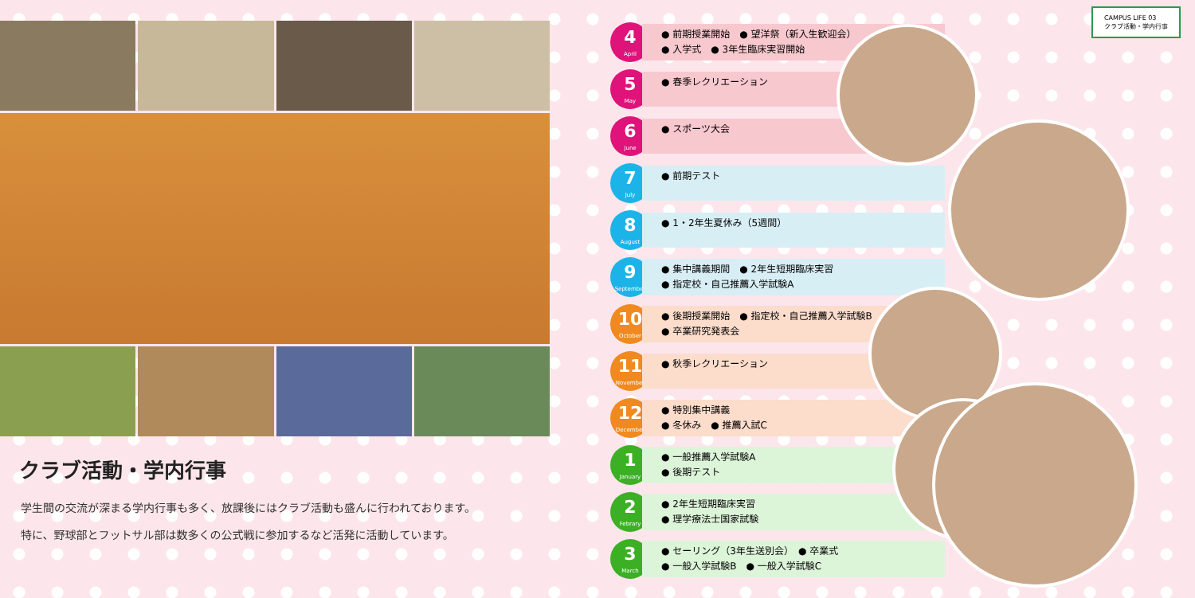クラブ活動・学内行事
学生間の交流が深まる学内行事も多く、放課後にはクラブ活動も盛んに行われております。
特に、野球部とフットサル部は数多くの公式戦に参加するなど活発に活動しています。
CAMPUS LIFE 03
クラブ活動・学内行事
4
April
● 前期授業開始　● 望洋祭（新入生歓迎会）
● 入学式　● 3年生臨床実習開始
5
May
● 春季レクリエーション
6
June
● スポーツ大会
7
July
● 前期テスト
8
August
● 1・2年生夏休み（5週間）
9
September
● 集中講義期間　● 2年生短期臨床実習
● 指定校・自己推薦入学試験A
10
October
● 後期授業開始　● 指定校・自己推薦入学試験B
● 卒業研究発表会
11
November
● 秋季レクリエーション
12
December
● 特別集中講義
● 冬休み　● 推薦入試C
1
January
● 一般推薦入学試験A
● 後期テスト
2
Febrary
● 2年生短期臨床実習
● 理学療法士国家試験
3
March
● セーリング（3年生送別会）　● 卒業式
● 一般入学試験B　● 一般入学試験C